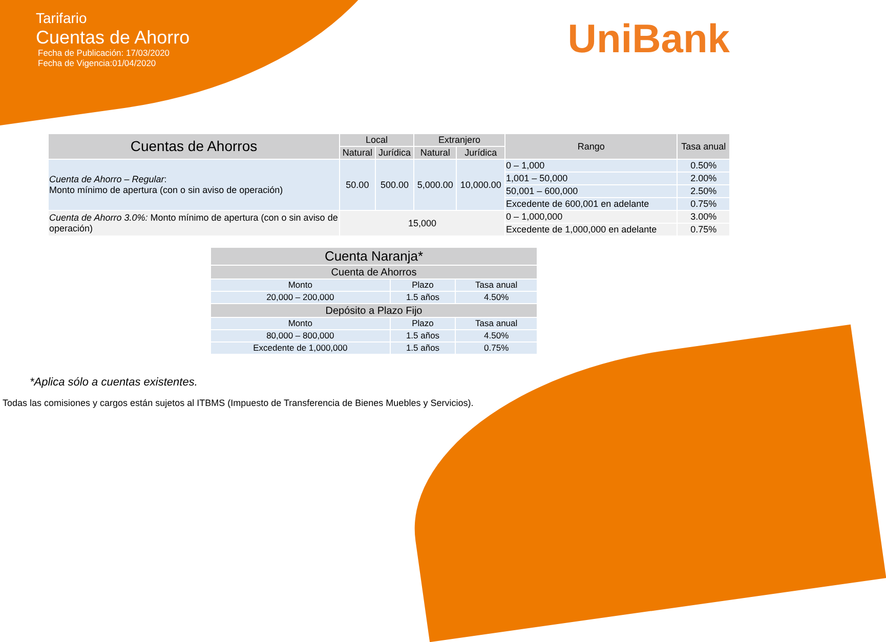Tarifario
Cuentas de Ahorro
Fecha de Publicación: 17/03/2020
Fecha de Vigencia:01/04/2020
UniBank
| Cuentas de Ahorros | Local | | Extranjero | | Rango | Tasa anual |
| --- | --- | --- | --- | --- | --- | --- |
| | Natural | Jurídica | Natural | Jurídica | | |
| Cuenta de Ahorro – Regular : Monto mínimo de apertura (con o sin aviso de operación) | 50.00 | 500.00 | 5,000.00 | 10,000.00 | 0 – 1,000 | 0.50% |
| | | | | | 1,001 – 50,000 | 2.00% |
| | | | | | 50,001 – 600,000 | 2.50% |
| | | | | | Excedente de 600,001 en adelante | 0.75% |
| Cuenta de Ahorro 3.0%: Monto mínimo de apertura (con o sin aviso de operación) | 15,000 | | | | 0 – 1,000,000 | 3.00% |
| | | | | | Excedente de 1,000,000 en adelante | 0.75% |
| Cuenta Naranja* | | |
| --- | --- | --- |
| Cuenta de Ahorros | | |
| Monto | Plazo | Tasa anual |
| 20,000 – 200,000 | 1.5 años | 4.50% |
| Depósito a Plazo Fijo | | |
| Monto | Plazo | Tasa anual |
| 80,000 – 800,000 | 1.5 años | 4.50% |
| Excedente de 1,000,000 | 1.5 años | 0.75% |
*Aplica sólo a cuentas existentes.
Todas las comisiones y cargos están sujetos al ITBMS (Impuesto de Transferencia de Bienes Muebles y Servicios).